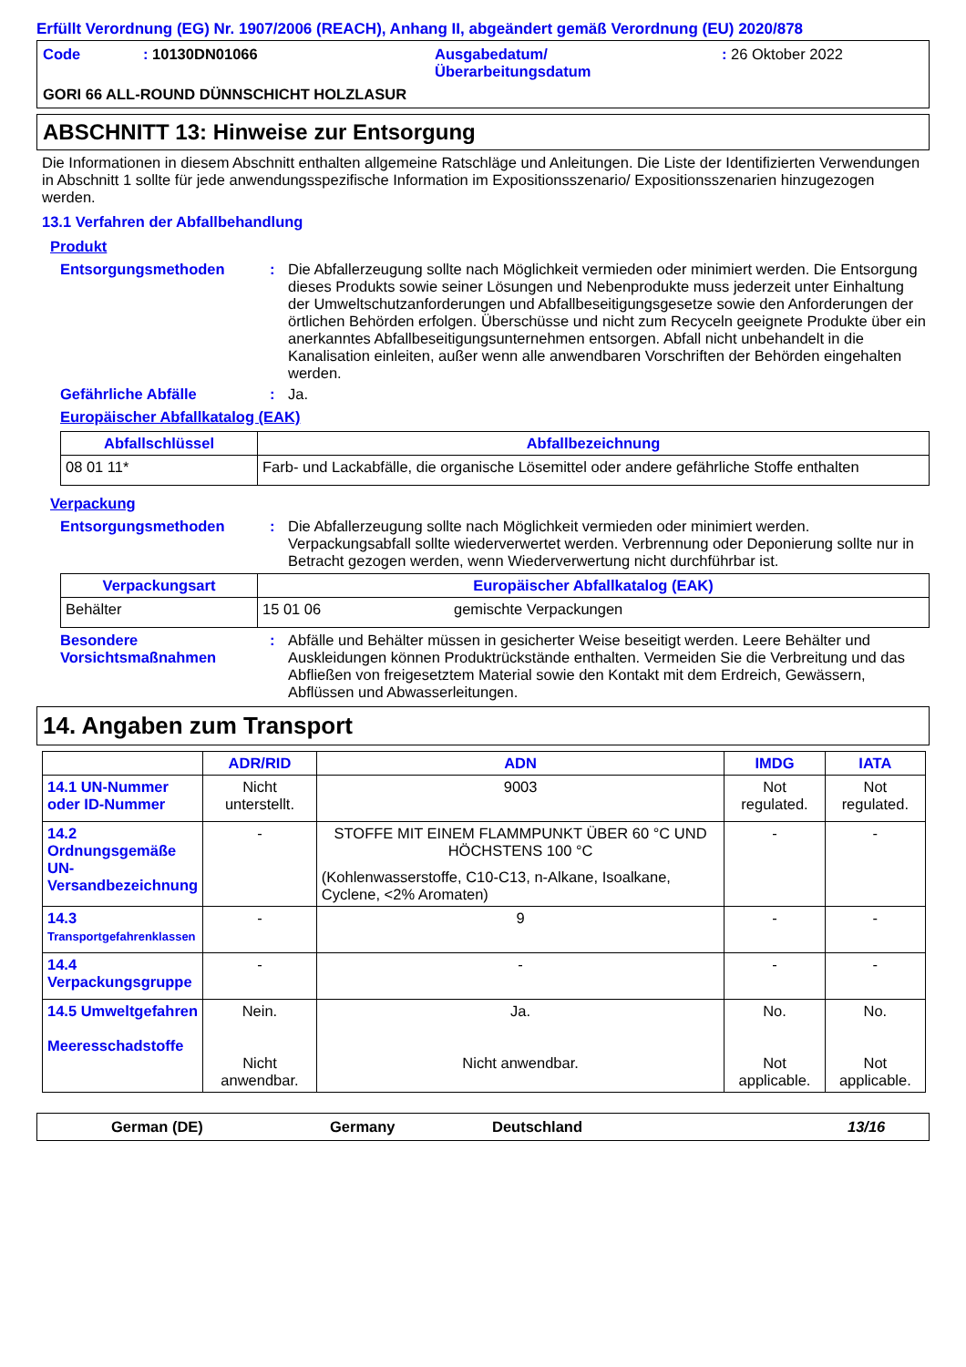Erfüllt Verordnung (EG) Nr. 1907/2006 (REACH), Anhang II, abgeändert gemäß Verordnung (EU) 2020/878
Code : 10130DN01066 Ausgabedatum/
Überarbeitungsdatum
: 26 Oktober 2022
GORI 66 ALL-ROUND DÜNNSCHICHT HOLZLASUR
ABSCHNITT 13: Hinweise zur Entsorgung
Die Informationen in diesem Abschnitt enthalten allgemeine Ratschläge und Anleitungen. Die Liste der Identifizierten Verwendungen in Abschnitt 1 sollte für jede anwendungsspezifische Information im Expositionsszenario/ Expositionsszenarien hinzugezogen werden.
13.1 Verfahren der Abfallbehandlung
Produkt
Entsorgungsmethoden : Die Abfallerzeugung sollte nach Möglichkeit vermieden oder minimiert werden. Die Entsorgung dieses Produkts sowie seiner Lösungen und Nebenprodukte muss jederzeit unter Einhaltung der Umweltschutzanforderungen und Abfallbeseitigungsgesetze sowie den Anforderungen der örtlichen Behörden erfolgen. Überschüsse und nicht zum Recyceln geeignete Produkte über ein anerkanntes Abfallbeseitigungsunternehmen entsorgen. Abfall nicht unbehandelt in die Kanalisation einleiten, außer wenn alle anwendbaren Vorschriften der Behörden eingehalten werden.
Gefährliche Abfälle : Ja.
Europäischer Abfallkatalog (EAK)
| Abfallschlüssel | Abfallbezeichnung |
| --- | --- |
| 08 01 11* | Farb- und Lackabfälle, die organische Lösemittel oder andere gefährliche Stoffe enthalten |
Verpackung
Entsorgungsmethoden : Die Abfallerzeugung sollte nach Möglichkeit vermieden oder minimiert werden. Verpackungsabfall sollte wiederverwertet werden. Verbrennung oder Deponierung sollte nur in Betracht gezogen werden, wenn Wiederverwertung nicht durchführbar ist.
| Verpackungsart | Europäischer Abfallkatalog (EAK) | |
| --- | --- | --- |
| Behälter | 15 01 06 | gemischte Verpackungen |
Besondere Vorsichtsmaßnahmen
: Abfälle und Behälter müssen in gesicherter Weise beseitigt werden. Leere Behälter und Auskleidungen können Produktrückstände enthalten. Vermeiden Sie die Verbreitung und das Abfließen von freigesetztem Material sowie den Kontakt mit dem Erdreich, Gewässern, Abflüssen und Abwasserleitungen.
14. Angaben zum Transport
| | ADR/RID | ADN | IMDG | IATA |
| --- | --- | --- | --- | --- |
| 14.1 UN-Nummer oder ID-Nummer | Nicht unterstellt. | 9003 | Not regulated. | Not regulated. |
| 14.2 Ordnungsgemäße UN-Versandbezeichnung | - | STOFFE MIT EINEM FLAMMPUNKT ÜBER 60 °C UND HÖCHSTENS 100 °C (Kohlenwasserstoffe, C10-C13, n-Alkane, Isoalkane, Cyclene, <2% Aromaten) | - | - |
| 14.3 Transportgefahrenklassen | - | 9 | - | - |
| 14.4 Verpackungsgruppe | - | - | - | - |
| 14.5 Umweltgefahren Meeresschadstoffe | Nein. Nicht anwendbar. | Ja. Nicht anwendbar. | No. Not applicable. | No. Not applicable. |
German (DE) Germany Deutschland 13/16